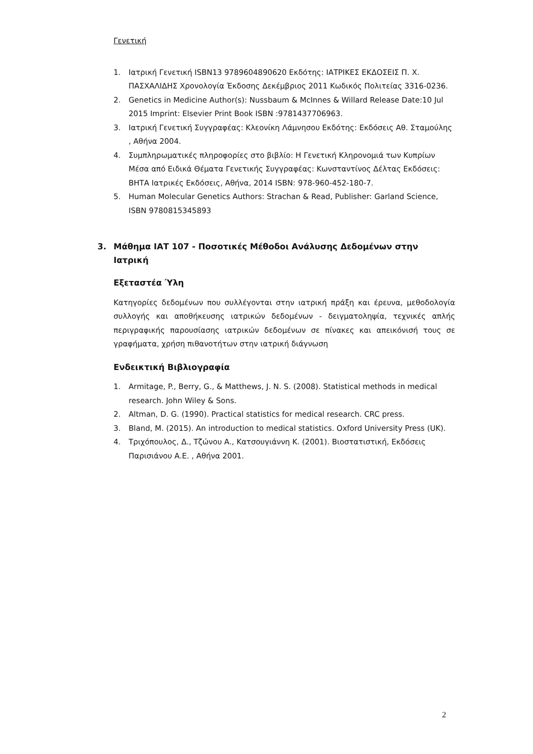Γενετική
1. Ιατρική Γενετική ISBN13 9789604890620 Εκδότης: ΙΑΤΡΙΚΕΣ ΕΚΔΟΣΕΙΣ Π. Χ. ΠΑΣΧΑΛΙΔΗΣ Χρονολογία Έκδοσης Δεκέμβριος 2011 Κωδικός Πολιτείας 3316-0236.
2. Genetics in Medicine Author(s): Nussbaum & McInnes & Willard Release Date:10 Jul 2015 Imprint: Elsevier Print Book ISBN :9781437706963.
3. Ιατρική Γενετική Συγγραφέας: Κλεονίκη Λάμνησου Εκδότης: Εκδόσεις Αθ. Σταμούλης , Αθήνα 2004.
4. Συμπληρωματικές πληροφορίες στο βιβλίο: Η Γενετική Κληρονομιά των Κυπρίων Μέσα από Ειδικά Θέματα Γενετικής Συγγραφέας: Κωνσταντίνος Δέλτας Εκδόσεις: ΒΗΤΑ Ιατρικές Εκδόσεις, Αθήνα, 2014 ISBN: 978-960-452-180-7.
5. Human Molecular Genetics Authors: Strachan & Read, Publisher: Garland Science, ISBN 9780815345893
3. Μάθημα ΙΑΤ 107 - Ποσοτικές Μέθοδοι Ανάλυσης Δεδομένων στην Ιατρική
Εξεταστέα Ύλη
Κατηγορίες δεδομένων που συλλέγονται στην ιατρική πράξη και έρευνα, μεθοδολογία συλλογής και αποθήκευσης ιατρικών δεδομένων - δειγματοληψία, τεχνικές απλής περιγραφικής παρουσίασης ιατρικών δεδομένων σε πίνακες και απεικόνισή τους σε γραφήματα, χρήση πιθανοτήτων στην ιατρική διάγνωση
Ενδεικτική Βιβλιογραφία
1. Armitage, P., Berry, G., & Matthews, J. N. S. (2008). Statistical methods in medical research. John Wiley & Sons.
2. Altman, D. G. (1990). Practical statistics for medical research. CRC press.
3. Bland, M. (2015). An introduction to medical statistics. Oxford University Press (UK).
4. Τριχόπουλος, Δ., Τζώνου Α., Κατσουγιάννη Κ. (2001). Βιοστατιστική, Εκδόσεις Παρισιάνου Α.Ε. , Αθήνα 2001.
2